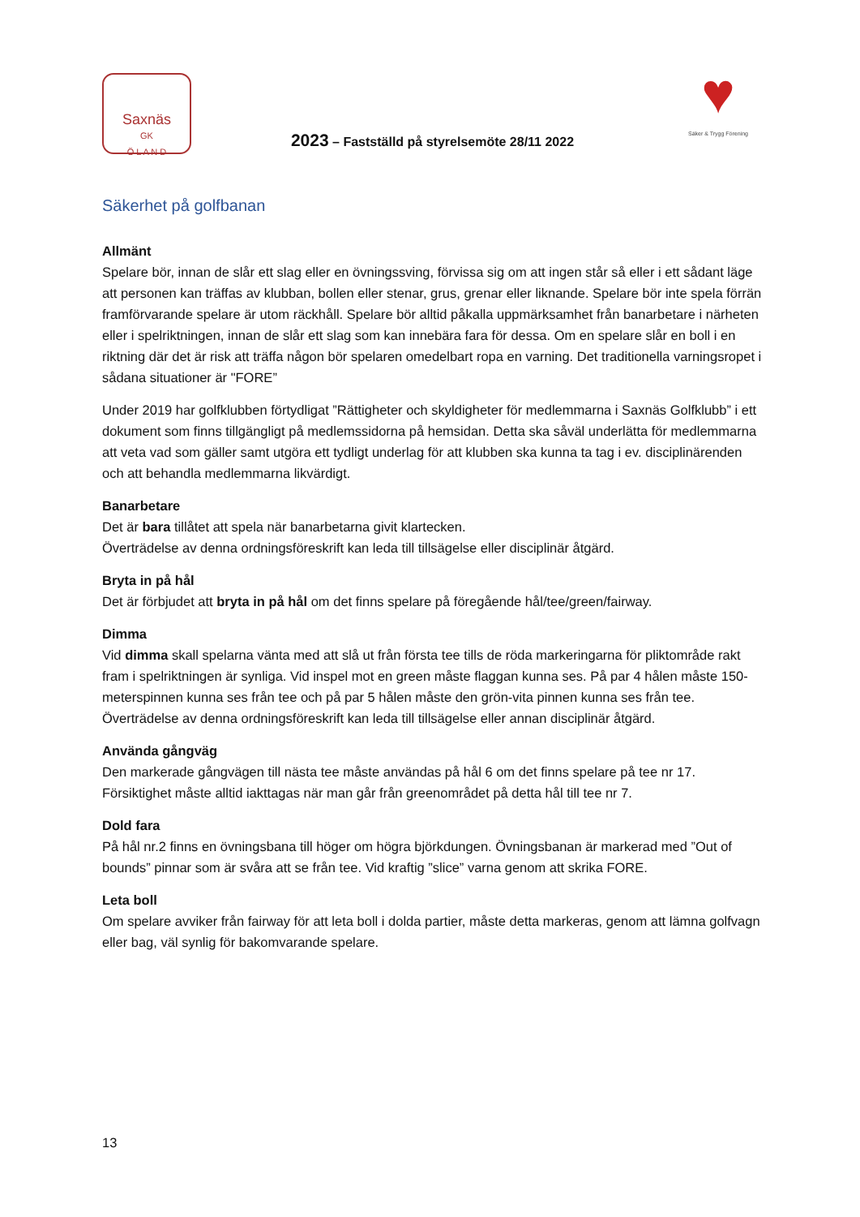Saxnäs
GK
Ö L A N D
2023 – Fastställd på styrelsemöte 28/11 2022
♥
Säker & Trygg Förening
Säkerhet på golfbanan
Allmänt
Spelare bör, innan de slår ett slag eller en övningssving, förvissa sig om att ingen står så eller i ett sådant läge att personen kan träffas av klubban, bollen eller stenar, grus, grenar eller liknande. Spelare bör inte spela förrän framförvarande spelare är utom räckhåll. Spelare bör alltid påkalla uppmärksamhet från banarbetare i närheten eller i spelriktningen, innan de slår ett slag som kan innebära fara för dessa. Om en spelare slår en boll i en riktning där det är risk att träffa någon bör spelaren omedelbart ropa en varning. Det traditionella varningsropet i sådana situationer är "FORE”
Under 2019 har golfklubben förtydligat ”Rättigheter och skyldigheter för medlemmarna i Saxnäs Golfklubb” i ett dokument som finns tillgängligt på medlemssidorna på hemsidan. Detta ska såväl underlätta för medlemmarna att veta vad som gäller samt utgöra ett tydligt underlag för att klubben ska kunna ta tag i ev. disciplinärenden och att behandla medlemmarna likvärdigt.
Banarbetare
Det är bara tillåtet att spela när banarbetarna givit klartecken.
Överträdelse av denna ordningsföreskrift kan leda till tillsägelse eller disciplinär åtgärd.
Bryta in på hål
Det är förbjudet att bryta in på hål om det finns spelare på föregående hål/tee/green/fairway.
Dimma
Vid dimma skall spelarna vänta med att slå ut från första tee tills de röda markeringarna för pliktområde rakt fram i spelriktningen är synliga. Vid inspel mot en green måste flaggan kunna ses. På par 4 hålen måste 150-meterspinnen kunna ses från tee och på par 5 hålen måste den grön-vita pinnen kunna ses från tee. Överträdelse av denna ordningsföreskrift kan leda till tillsägelse eller annan disciplinär åtgärd.
Använda gångväg
Den markerade gångvägen till nästa tee måste användas på hål 6 om det finns spelare på tee nr 17. Försiktighet måste alltid iakttagas när man går från greenområdet på detta hål till tee nr 7.
Dold fara
På hål nr.2 finns en övningsbana till höger om högra björkdungen. Övningsbanan är markerad med ”Out of bounds” pinnar som är svåra att se från tee. Vid kraftig ”slice” varna genom att skrika FORE.
Leta boll
Om spelare avviker från fairway för att leta boll i dolda partier, måste detta markeras, genom att lämna golfvagn eller bag, väl synlig för bakomvarande spelare.
13